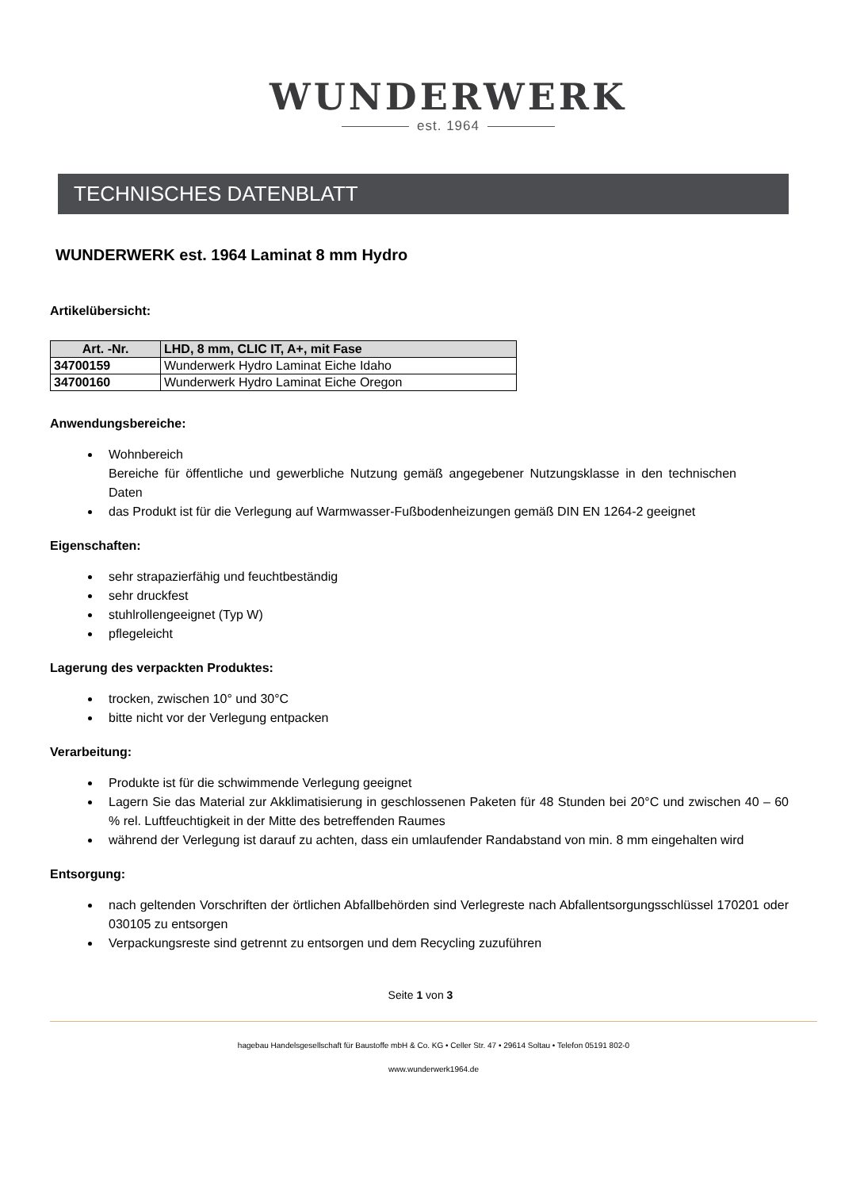WUNDERWERK
est. 1964
TECHNISCHES DATENBLATT
WUNDERWERK est. 1964 Laminat 8 mm Hydro
Artikelübersicht:
| Art. -Nr. | LHD, 8 mm, CLIC IT, A+, mit Fase |
| --- | --- |
| 34700159 | Wunderwerk Hydro Laminat Eiche Idaho |
| 34700160 | Wunderwerk Hydro Laminat Eiche Oregon |
Anwendungsbereiche:
Wohnbereich
Bereiche für öffentliche und gewerbliche Nutzung gemäß angegebener Nutzungsklasse in den technischen Daten
das Produkt ist für die Verlegung auf Warmwasser-Fußbodenheizungen gemäß DIN EN 1264-2 geeignet
Eigenschaften:
sehr strapazierfähig und feuchtbeständig
sehr druckfest
stuhlrollengeeignet (Typ W)
pflegeleicht
Lagerung des verpackten Produktes:
trocken, zwischen 10° und 30°C
bitte nicht vor der Verlegung entpacken
Verarbeitung:
Produkte ist für die schwimmende Verlegung geeignet
Lagern Sie das Material zur Akklimatisierung in geschlossenen Paketen für 48 Stunden bei 20°C und zwischen 40 – 60 % rel. Luftfeuchtigkeit in der Mitte des betreffenden Raumes
während der Verlegung ist darauf zu achten, dass ein umlaufender Randabstand von min. 8 mm eingehalten wird
Entsorgung:
nach geltenden Vorschriften der örtlichen Abfallbehörden sind Verlegreste nach Abfallentsorgungsschlüssel 170201 oder 030105 zu entsorgen
Verpackungsreste sind getrennt zu entsorgen und dem Recycling zuzuführen
Seite 1 von 3
hagebau Handelsgesellschaft für Baustoffe mbH & Co. KG • Celler Str. 47 • 29614 Soltau • Telefon 05191 802-0
www.wunderwerk1964.de